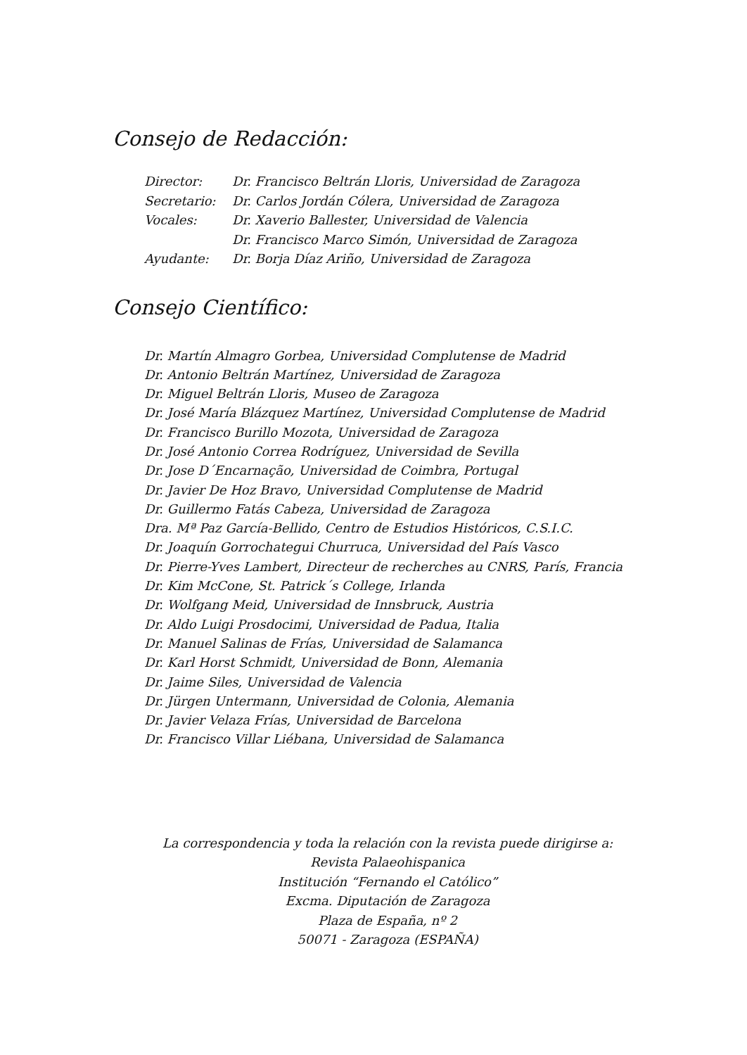Consejo de Redacción:
| Director: | Dr. Francisco Beltrán Lloris, Universidad de Zaragoza |
| Secretario: | Dr. Carlos Jordán Cólera, Universidad de Zaragoza |
| Vocales: | Dr. Xaverio Ballester, Universidad de Valencia |
| | Dr. Francisco Marco Simón, Universidad de Zaragoza |
| Ayudante: | Dr. Borja Díaz Ariño, Universidad de Zaragoza |
Consejo Científico:
Dr. Martín Almagro Gorbea, Universidad Complutense de Madrid
Dr. Antonio Beltrán Martínez, Universidad de Zaragoza
Dr. Miguel Beltrán Lloris, Museo de Zaragoza
Dr. José María Blázquez Martínez, Universidad Complutense de Madrid
Dr. Francisco Burillo Mozota, Universidad de Zaragoza
Dr. José Antonio Correa Rodríguez, Universidad de Sevilla
Dr. Jose D´Encarnação, Universidad de Coimbra, Portugal
Dr. Javier De Hoz Bravo, Universidad Complutense de Madrid
Dr. Guillermo Fatás Cabeza, Universidad de Zaragoza
Dra. Mª Paz García-Bellido, Centro de Estudios Históricos, C.S.I.C.
Dr. Joaquín Gorrochategui Churruca, Universidad del País Vasco
Dr. Pierre-Yves Lambert, Directeur de recherches au CNRS, París, Francia
Dr. Kim McCone, St. Patrick´s College, Irlanda
Dr. Wolfgang Meid, Universidad de Innsbruck, Austria
Dr. Aldo Luigi Prosdocimi, Universidad de Padua, Italia
Dr. Manuel Salinas de Frías, Universidad de Salamanca
Dr. Karl Horst Schmidt, Universidad de Bonn, Alemania
Dr. Jaime Siles, Universidad de Valencia
Dr. Jürgen Untermann, Universidad de Colonia, Alemania
Dr. Javier Velaza Frías, Universidad de Barcelona
Dr. Francisco Villar Liébana, Universidad de Salamanca
La correspondencia y toda la relación con la revista puede dirigirse a:
Revista Palaeohispanica
Institución “Fernando el Católico”
Excma. Diputación de Zaragoza
Plaza de España, nº 2
50071 - Zaragoza (ESPAÑA)